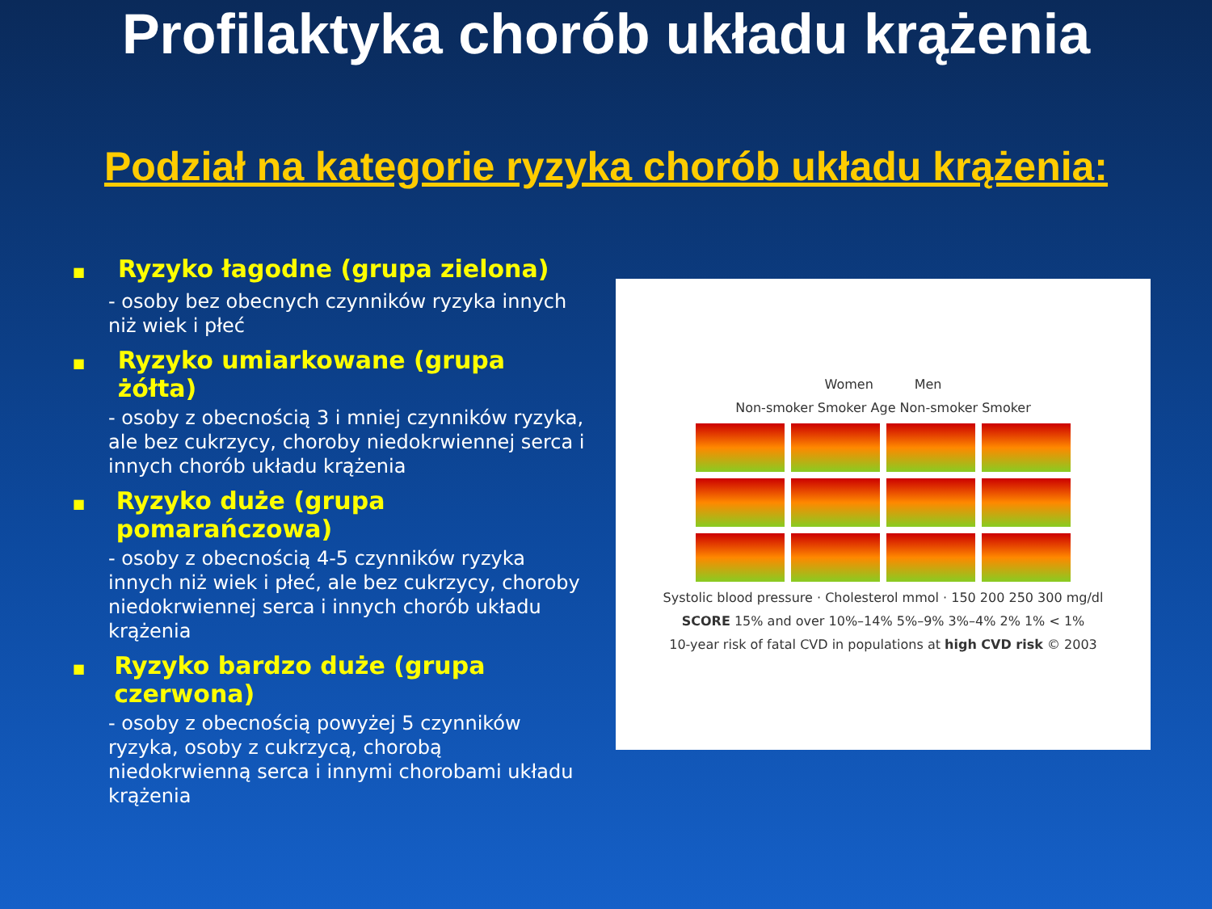Profilaktyka chorób układu krążenia
Podział na kategorie ryzyka chorób układu krążenia:
■ Ryzyko łagodne (grupa zielona)
- osoby bez obecnych czynników ryzyka innych niż wiek i płeć
■ Ryzyko umiarkowane (grupa żółta)
- osoby z obecnością 3 i mniej czynników ryzyka, ale bez cukrzycy, choroby niedokrwiennej serca i innych chorób układu krążenia
■ Ryzyko duże (grupa pomarańczowa)
- osoby z obecnością 4-5 czynników ryzyka innych niż wiek i płeć, ale bez cukrzycy, choroby niedokrwiennej serca i innych chorób układu krążenia
■ Ryzyko bardzo duże (grupa czerwona)
- osoby z obecnością powyżej 5 czynników ryzyka, osoby z cukrzycą, chorobą niedokrwienną serca i innymi chorobami układu krążenia
Women Men
Non-smoker Smoker Age Non-smoker Smoker
Systolic blood pressure · Cholesterol mmol · 150 200 250 300 mg/dl
SCORE 15% and over 10%–14% 5%–9% 3%–4% 2% 1% < 1%
10-year risk of fatal CVD in populations at high CVD risk © 2003